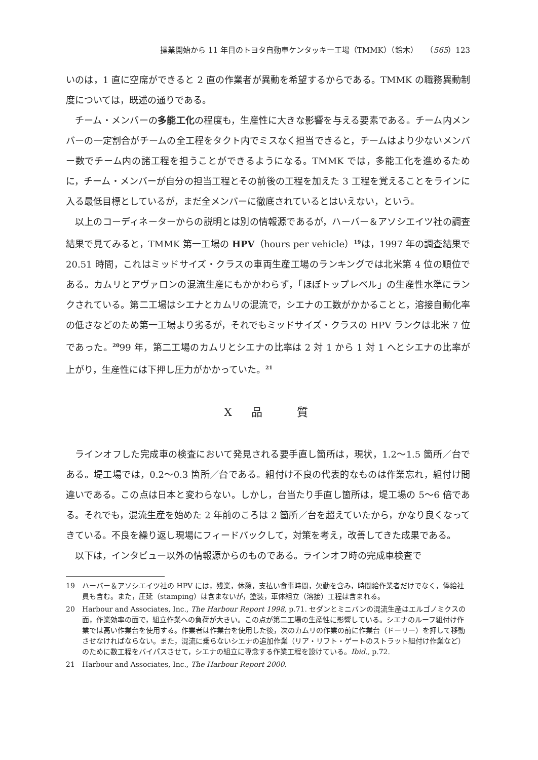操業開始から 11 年目のトヨタ自動車ケンタッキー工場（TMMK）（鈴木）　　（565）123
いのは，1 直に空席ができると 2 直の作業者が異動を希望するからである。TMMK の職務異動制度については，既述の通りである。
チーム・メンバーの多能工化の程度も，生産性に大きな影響を与える要素である。チーム内メンバーの一定割合がチームの全工程をタクト内でミスなく担当できると，チームはより少ないメンバー数でチーム内の諸工程を担うことができるようになる。TMMK では，多能工化を進めるために，チーム・メンバーが自分の担当工程とその前後の工程を加えた 3 工程を覚えることをラインに入る最低目標としているが，まだ全メンバーに徹底されているとはいえない，という。
以上のコーディネーターからの説明とは別の情報源であるが，ハーバー＆アソシエイツ社の調査結果で見てみると，TMMK 第一工場の HPV（hours per vehicle）<sup>19</sup>は，1997 年の調査結果で 20.51 時間，これはミッドサイズ・クラスの車両生産工場のランキングでは北米第 4 位の順位である。カムリとアヴァロンの混流生産にもかかわらず，「ほぼトップレベル」の生産性水準にランクされている。第二工場はシエナとカムリの混流で，シエナの工数がかかることと，溶接自動化率の低さなどのため第一工場より劣るが，それでもミッドサイズ・クラスの HPV ランクは北米 7 位であった。<sup>20</sup>99 年，第二工場のカムリとシエナの比率は 2 対 1 から 1 対 1 へとシエナの比率が上がり，生産性には下押し圧力がかかっていた。<sup>21</sup>
X　品　　質
ラインオフした完成車の検査において発見される要手直し箇所は，現状，1.2～1.5 箇所／台である。堤工場では，0.2～0.3 箇所／台である。組付け不良の代表的なものは作業忘れ，組付け間違いである。この点は日本と変わらない。しかし，台当たり手直し箇所は，堤工場の 5～6 倍である。それでも，混流生産を始めた 2 年前のころは 2 箇所／台を超えていたから，かなり良くなってきている。不良を繰り返し現場にフィードバックして，対策を考え，改善してきた成果である。
以下は，インタビュー以外の情報源からのものである。ラインオフ時の完成車検査で
19 ハーバー＆アソシエイツ社の HPV には，残業，休憩，支払い食事時間，欠勤を含み，時間給作業者だけでなく，俸給社員も含む。また，圧延（stamping）は含まないが，塗装，車体組立（溶接）工程は含まれる。
20 Harbour and Associates, Inc., The Harbour Report 1998, p.71. セダンとミニバンの混流生産はエルゴノミクスの面，作業効率の面で，組立作業への負荷が大きい。この点が第二工場の生産性に影響している。シエナのルーフ組付け作業では高い作業台を使用する。作業者は作業台を使用した後，次のカムリの作業の前に作業台（ドーリー）を押して移動させなければならない。また，混流に乗らないシエナの追加作業（リア・リフト・ゲートのストラット組付け作業など）のために数工程をバイパスさせて，シエナの組立に専念する作業工程を設けている。Ibid., p.72.
21 Harbour and Associates, Inc., The Harbour Report 2000.